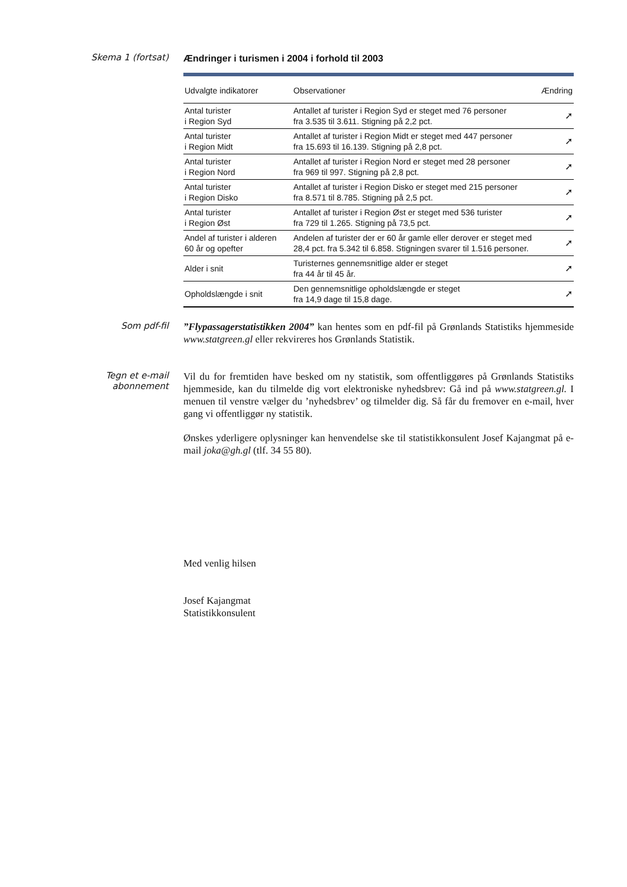Skema 1 (fortsat)
Ændringer i turismen i 2004 i forhold til 2003
| Udvalgte indikatorer | Observationer | Ændring |
| --- | --- | --- |
| Antal turister i Region Syd | Antallet af turister i Region Syd er steget med 76 personer fra 3.535 til 3.611. Stigning på 2,2 pct. | ➚ |
| Antal turister i Region Midt | Antallet af turister i Region Midt er steget med 447 personer fra 15.693 til 16.139. Stigning på 2,8 pct. | ➚ |
| Antal turister i Region Nord | Antallet af turister i Region Nord er steget med 28 personer fra 969 til 997. Stigning på 2,8 pct. | ➚ |
| Antal turister i Region Disko | Antallet af turister i Region Disko er steget med 215 personer fra 8.571 til 8.785. Stigning på 2,5 pct. | ➚ |
| Antal turister i Region Øst | Antallet af turister i Region Øst er steget med 536 turister fra 729 til 1.265. Stigning på 73,5 pct. | ➚ |
| Andel af turister i alderen 60 år og opefter | Andelen af turister der er 60 år gamle eller derover er steget med 28,4 pct. fra 5.342 til 6.858. Stigningen svarer til 1.516 personer. | ➚ |
| Alder i snit | Turisternes gennemsnitlige alder er steget fra 44 år til 45 år. | ➚ |
| Opholdslængde i snit | Den gennemsnitlige opholdslængde er steget fra 14,9 dage til 15,8 dage. | ➚ |
Som pdf-fil
”Flypassagerstatistikken 2004” kan hentes som en pdf-fil på Grønlands Statistiks hjemmeside www.statgreen.gl eller rekvireres hos Grønlands Statistik.
Tegn et e-mail
abonnement
Vil du for fremtiden have besked om ny statistik, som offentliggøres på Grønlands Statistiks hjemmeside, kan du tilmelde dig vort elektroniske nyhedsbrev: Gå ind på www.statgreen.gl. I menuen til venstre vælger du ’nyhedsbrev’ og tilmelder dig. Så får du fremover en e-mail, hver gang vi offentliggør ny statistik.
Ønskes yderligere oplysninger kan henvendelse ske til statistikkonsulent Josef Kajangmat på e-mail joka@gh.gl (tlf. 34 55 80).
Med venlig hilsen
Josef Kajangmat
Statistikkonsulent